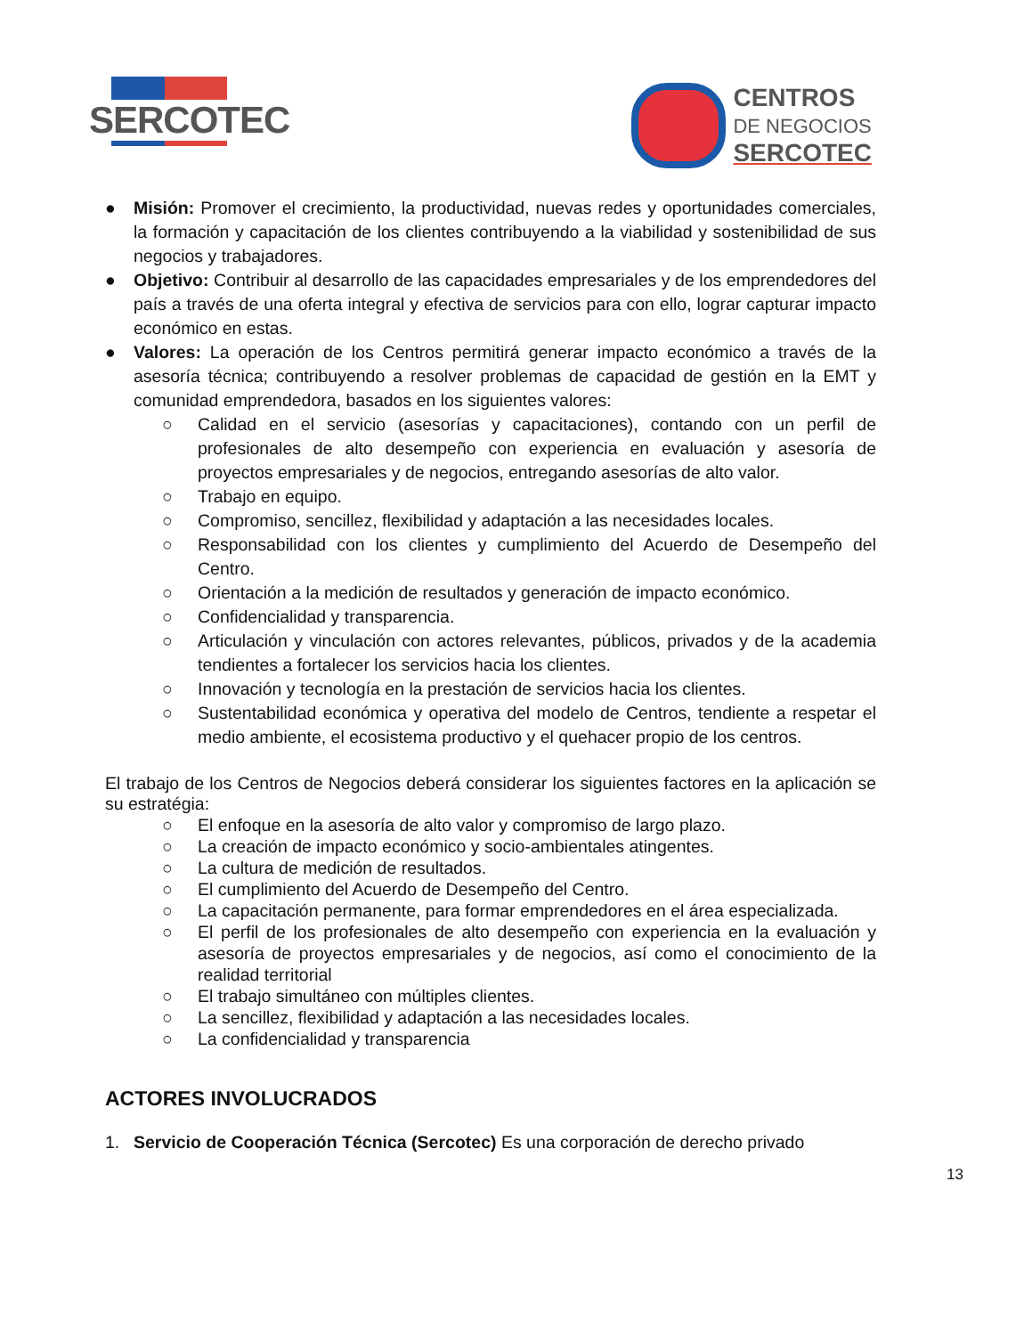SERCOTEC
CENTROS
DE NEGOCIOS
SERCOTEC
● Misión: Promover el crecimiento, la productividad, nuevas redes y oportunidades comerciales, la formación y capacitación de los clientes contribuyendo a la viabilidad y sostenibilidad de sus negocios y trabajadores.
● Objetivo: Contribuir al desarrollo de las capacidades empresariales y de los emprendedores del país a través de una oferta integral y efectiva de servicios para con ello, lograr capturar impacto económico en estas.
● Valores: La operación de los Centros permitirá generar impacto económico a través de la asesoría técnica; contribuyendo a resolver problemas de capacidad de gestión en la EMT y comunidad emprendedora, basados en los siguientes valores:
○ Calidad en el servicio (asesorías y capacitaciones), contando con un perfil de profesionales de alto desempeño con experiencia en evaluación y asesoría de proyectos empresariales y de negocios, entregando asesorías de alto valor.
○ Trabajo en equipo.
○ Compromiso, sencillez, flexibilidad y adaptación a las necesidades locales.
○ Responsabilidad con los clientes y cumplimiento del Acuerdo de Desempeño del Centro.
○ Orientación a la medición de resultados y generación de impacto económico.
○ Confidencialidad y transparencia.
○ Articulación y vinculación con actores relevantes, públicos, privados y de la academia tendientes a fortalecer los servicios hacia los clientes.
○ Innovación y tecnología en la prestación de servicios hacia los clientes.
○ Sustentabilidad económica y operativa del modelo de Centros, tendiente a respetar el medio ambiente, el ecosistema productivo y el quehacer propio de los centros.
El trabajo de los Centros de Negocios deberá considerar los siguientes factores en la aplicación se su estratégia:
○ El enfoque en la asesoría de alto valor y compromiso de largo plazo.
○ La creación de impacto económico y socio-ambientales atingentes.
○ La cultura de medición de resultados.
○ El cumplimiento del Acuerdo de Desempeño del Centro.
○ La capacitación permanente, para formar emprendedores en el área especializada.
○ El perfil de los profesionales de alto desempeño con experiencia en la evaluación y asesoría de proyectos empresariales y de negocios, así como el conocimiento de la realidad territorial
○ El trabajo simultáneo con múltiples clientes.
○ La sencillez, flexibilidad y adaptación a las necesidades locales.
○ La confidencialidad y transparencia
ACTORES INVOLUCRADOS
1. Servicio de Cooperación Técnica (Sercotec) Es una corporación de derecho privado
13